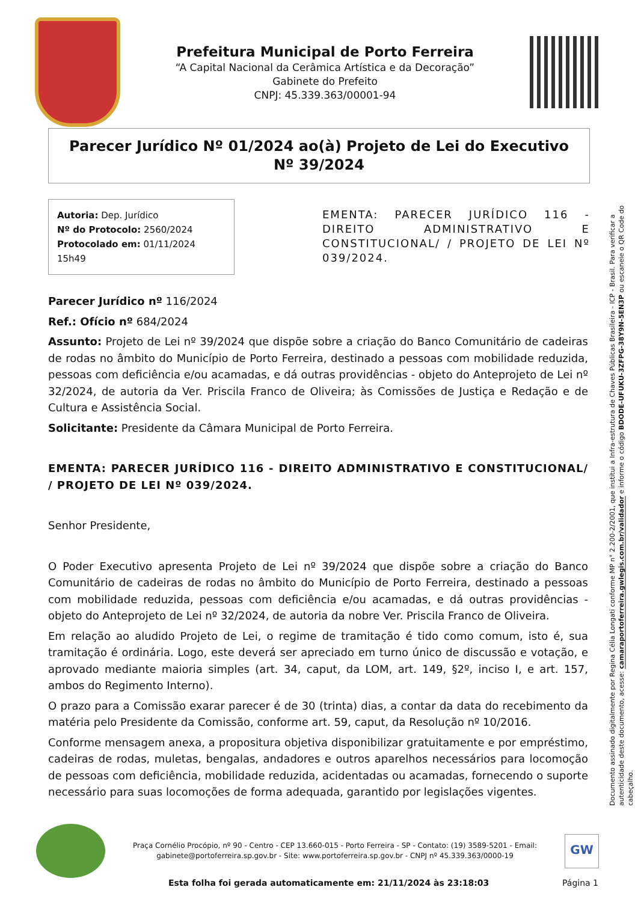Prefeitura Municipal de Porto Ferreira
“A Capital Nacional da Cerâmica Artística e da Decoração”
Gabinete do Prefeito
CNPJ: 45.339.363/00001-94
Parecer Jurídico Nº 01/2024 ao(à) Projeto de Lei do Executivo Nº 39/2024
Autoria: Dep. Jurídico
Nº do Protocolo: 2560/2024
Protocolado em: 01/11/2024 15h49
EMENTA: PARECER JURÍDICO 116 - DIREITO ADMINISTRATIVO E CONSTITUCIONAL/ / PROJETO DE LEI Nº 039/2024.
Parecer Jurídico nº 116/2024
Ref.: Ofício nº 684/2024
Assunto: Projeto de Lei nº 39/2024 que dispõe sobre a criação do Banco Comunitário de cadeiras de rodas no âmbito do Município de Porto Ferreira, destinado a pessoas com mobilidade reduzida, pessoas com deficiência e/ou acamadas, e dá outras providências - objeto do Anteprojeto de Lei nº 32/2024, de autoria da Ver. Priscila Franco de Oliveira; às Comissões de Justiça e Redação e de Cultura e Assistência Social.
Solicitante: Presidente da Câmara Municipal de Porto Ferreira.
EMENTA: PARECER JURÍDICO 116 - DIREITO ADMINISTRATIVO E CONSTITUCIONAL/ / PROJETO DE LEI Nº 039/2024.
Senhor Presidente,
O Poder Executivo apresenta Projeto de Lei nº 39/2024 que dispõe sobre a criação do Banco Comunitário de cadeiras de rodas no âmbito do Município de Porto Ferreira, destinado a pessoas com mobilidade reduzida, pessoas com deficiência e/ou acamadas, e dá outras providências - objeto do Anteprojeto de Lei nº 32/2024, de autoria da nobre Ver. Priscila Franco de Oliveira.
Em relação ao aludido Projeto de Lei, o regime de tramitação é tido como comum, isto é, sua tramitação é ordinária. Logo, este deverá ser apreciado em turno único de discussão e votação, e aprovado mediante maioria simples (art. 34, caput, da LOM, art. 149, §2º, inciso I, e art. 157, ambos do Regimento Interno).
O prazo para a Comissão exarar parecer é de 30 (trinta) dias, a contar da data do recebimento da matéria pelo Presidente da Comissão, conforme art. 59, caput, da Resolução nº 10/2016.
Conforme mensagem anexa, a propositura objetiva disponibilizar gratuitamente e por empréstimo, cadeiras de rodas, muletas, bengalas, andadores e outros aparelhos necessários para locomoção de pessoas com deficiência, mobilidade reduzida, acidentadas ou acamadas, fornecendo o suporte necessário para suas locomoções de forma adequada, garantido por legislações vigentes.
Documento assinado digitalmente por Regina Célia Longati conforme MP n° 2.200-2/2001, que institui a Infra-estrutura de Chaves Públicas Brasileira - ICP - Brasil. Para verificar a autenticidade deste documento, acesse: camaraportoferreira.gwlegis.com.br/validador e informe o código BDODE-UFUKU-3ZFPG-38Y9N-5EN3P ou escaneie o QR Code do cabeçalho.
Praça Cornélio Procópio, nº 90 - Centro - CEP 13.660-015 - Porto Ferreira - SP - Contato: (19) 3589-5201 - Email: gabinete@portoferreira.sp.gov.br - Site: www.portoferreira.sp.gov.br - CNPJ nº 45.339.363/0000-19
GW
Esta folha foi gerada automaticamente em: 21/11/2024 às 23:18:03 Página 1